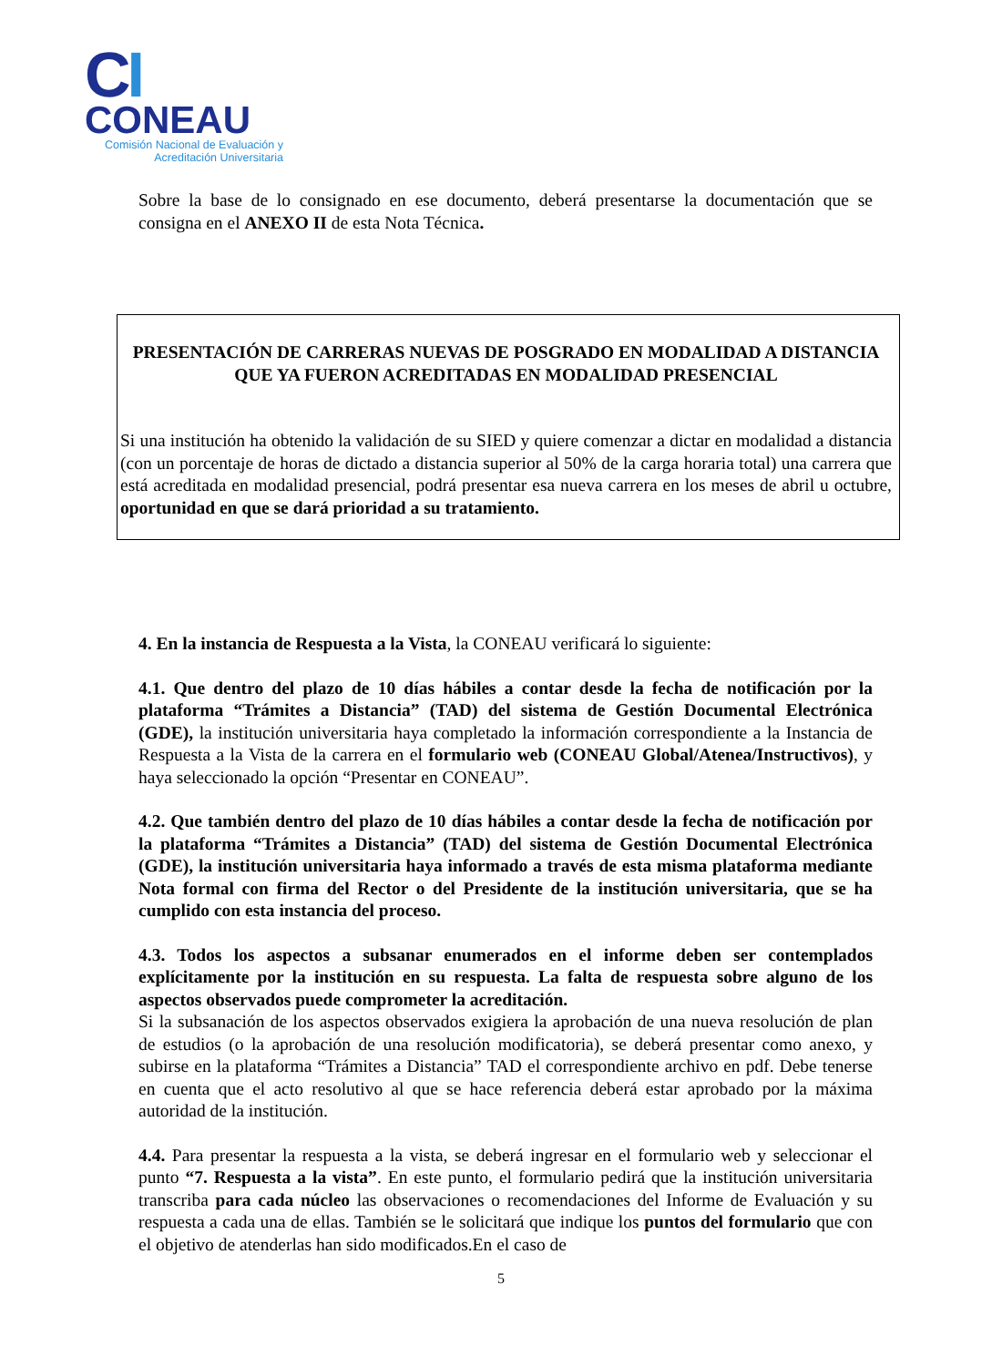CI
CONEAU
Comisión Nacional de Evaluación y Acreditación Universitaria
Sobre la base de lo consignado en ese documento, deberá presentarse la documentación que se consigna en el ANEXO II de esta Nota Técnica.
PRESENTACIÓN DE CARRERAS NUEVAS DE POSGRADO EN MODALIDAD A DISTANCIA QUE YA FUERON ACREDITADAS EN MODALIDAD PRESENCIAL
Si una institución ha obtenido la validación de su SIED y quiere comenzar a dictar en modalidad a distancia (con un porcentaje de horas de dictado a distancia superior al 50% de la carga horaria total) una carrera que está acreditada en modalidad presencial, podrá presentar esa nueva carrera en los meses de abril u octubre, oportunidad en que se dará prioridad a su tratamiento.
4. En la instancia de Respuesta a la Vista, la CONEAU verificará lo siguiente:
4.1. Que dentro del plazo de 10 días hábiles a contar desde la fecha de notificación por la plataforma “Trámites a Distancia” (TAD) del sistema de Gestión Documental Electrónica (GDE), la institución universitaria haya completado la información correspondiente a la Instancia de Respuesta a la Vista de la carrera en el formulario web (CONEAU Global/Atenea/Instructivos), y haya seleccionado la opción “Presentar en CONEAU”.
4.2. Que también dentro del plazo de 10 días hábiles a contar desde la fecha de notificación por la plataforma “Trámites a Distancia” (TAD) del sistema de Gestión Documental Electrónica (GDE), la institución universitaria haya informado a través de esta misma plataforma mediante Nota formal con firma del Rector o del Presidente de la institución universitaria, que se ha cumplido con esta instancia del proceso.
4.3. Todos los aspectos a subsanar enumerados en el informe deben ser contemplados explícitamente por la institución en su respuesta. La falta de respuesta sobre alguno de los aspectos observados puede comprometer la acreditación.
Si la subsanación de los aspectos observados exigiera la aprobación de una nueva resolución de plan de estudios (o la aprobación de una resolución modificatoria), se deberá presentar como anexo, y subirse en la plataforma “Trámites a Distancia” TAD el correspondiente archivo en pdf. Debe tenerse en cuenta que el acto resolutivo al que se hace referencia deberá estar aprobado por la máxima autoridad de la institución.
4.4. Para presentar la respuesta a la vista, se deberá ingresar en el formulario web y seleccionar el punto “7. Respuesta a la vista”. En este punto, el formulario pedirá que la institución universitaria transcriba para cada núcleo las observaciones o recomendaciones del Informe de Evaluación y su respuesta a cada una de ellas. También se le solicitará que indique los puntos del formulario que con el objetivo de atenderlas han sido modificados.En el caso de
5